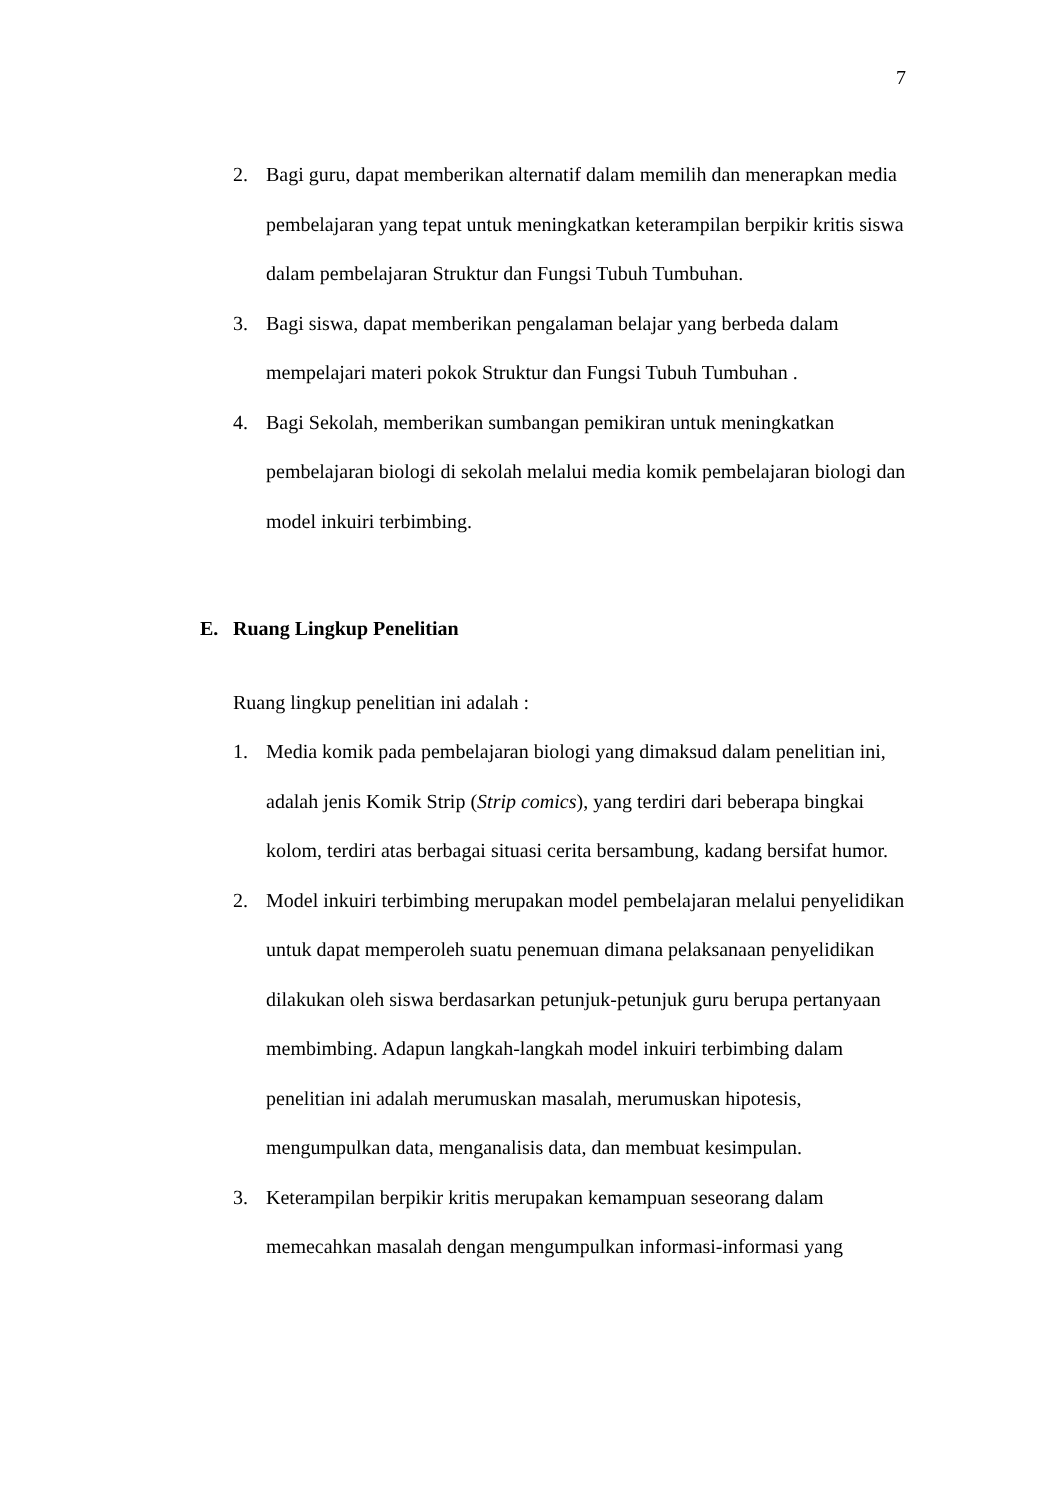7
2. Bagi guru, dapat memberikan alternatif dalam memilih dan menerapkan media pembelajaran yang tepat untuk meningkatkan keterampilan berpikir kritis siswa dalam pembelajaran Struktur dan Fungsi Tubuh Tumbuhan.
3. Bagi siswa, dapat memberikan pengalaman belajar yang berbeda dalam mempelajari materi pokok Struktur dan Fungsi Tubuh Tumbuhan .
4. Bagi Sekolah, memberikan sumbangan pemikiran untuk meningkatkan pembelajaran biologi di sekolah melalui media komik pembelajaran biologi dan model inkuiri terbimbing.
E. Ruang Lingkup Penelitian
Ruang lingkup penelitian ini adalah :
1. Media komik pada pembelajaran biologi yang dimaksud dalam penelitian ini, adalah jenis Komik Strip (Strip comics), yang terdiri dari beberapa bingkai kolom, terdiri atas berbagai situasi cerita bersambung, kadang bersifat humor.
2. Model inkuiri terbimbing merupakan model pembelajaran melalui penyelidikan untuk dapat memperoleh suatu penemuan dimana pelaksanaan penyelidikan dilakukan oleh siswa berdasarkan petunjuk-petunjuk guru berupa pertanyaan membimbing. Adapun langkah-langkah model inkuiri terbimbing dalam penelitian ini adalah merumuskan masalah, merumuskan hipotesis, mengumpulkan data, menganalisis data, dan membuat kesimpulan.
3. Keterampilan berpikir kritis merupakan kemampuan seseorang dalam memecahkan masalah dengan mengumpulkan informasi-informasi yang